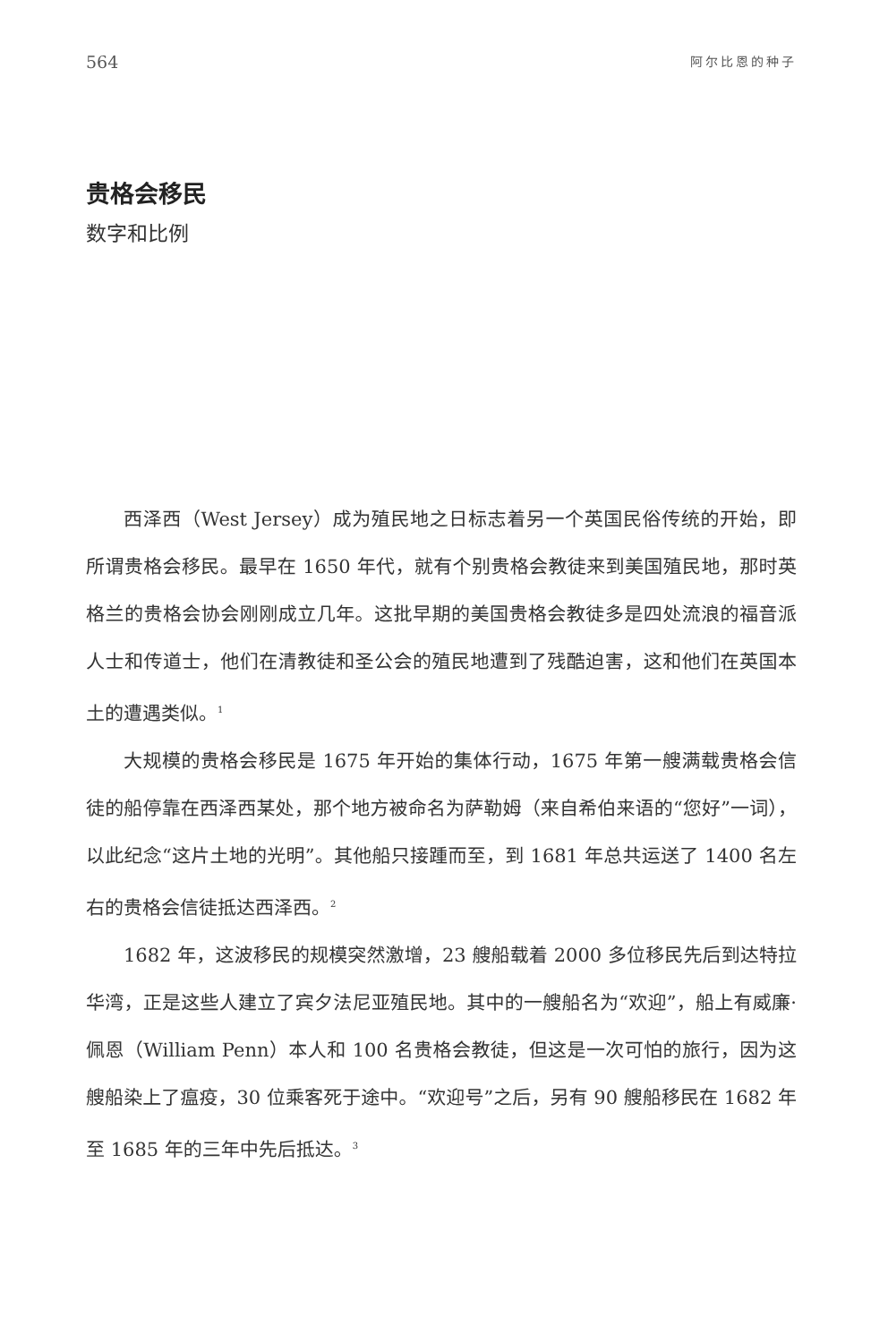564 阿尔比恩的种子
贵格会移民
数字和比例
西泽西（West Jersey）成为殖民地之日标志着另一个英国民俗传统的开始，即所谓贵格会移民。最早在 1650 年代，就有个别贵格会教徒来到美国殖民地，那时英格兰的贵格会协会刚刚成立几年。这批早期的美国贵格会教徒多是四处流浪的福音派人士和传道士，他们在清教徒和圣公会的殖民地遭到了残酷迫害，这和他们在英国本土的遭遇类似。<sup>1</sup>
大规模的贵格会移民是 1675 年开始的集体行动，1675 年第一艘满载贵格会信徒的船停靠在西泽西某处，那个地方被命名为萨勒姆（来自希伯来语的“您好”一词），以此纪念“这片土地的光明”。其他船只接踵而至，到 1681 年总共运送了 1400 名左右的贵格会信徒抵达西泽西。<sup>2</sup>
1682 年，这波移民的规模突然激增，23 艘船载着 2000 多位移民先后到达特拉华湾，正是这些人建立了宾夕法尼亚殖民地。其中的一艘船名为“欢迎”，船上有威廉·佩恩（William Penn）本人和 100 名贵格会教徒，但这是一次可怕的旅行，因为这艘船染上了瘟疫，30 位乘客死于途中。“欢迎号”之后，另有 90 艘船移民在 1682 年至 1685 年的三年中先后抵达。<sup>3</sup>